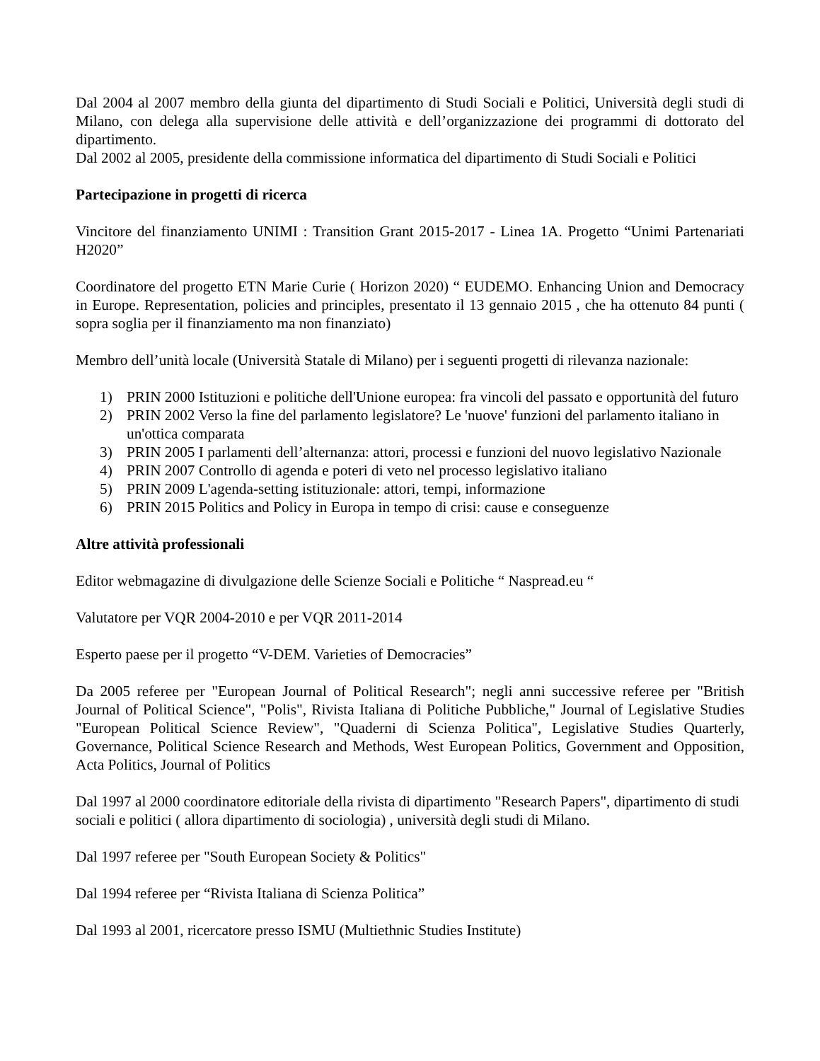Dal 2004 al 2007 membro della giunta del dipartimento di Studi Sociali e Politici, Università degli studi di Milano, con delega alla supervisione delle attività e dell’organizzazione dei programmi di dottorato del dipartimento.
Dal 2002 al 2005, presidente della commissione informatica del dipartimento di Studi Sociali e Politici
Partecipazione in progetti di ricerca
Vincitore del finanziamento UNIMI : Transition Grant 2015-2017 - Linea 1A. Progetto “Unimi Partenariati H2020”
Coordinatore del progetto ETN Marie Curie ( Horizon 2020) “ EUDEMO. Enhancing Union and Democracy in Europe. Representation, policies and principles, presentato il 13 gennaio 2015 , che ha ottenuto 84 punti ( sopra soglia per il finanziamento ma non finanziato)
Membro dell’unità locale (Università Statale di Milano) per i seguenti progetti di rilevanza nazionale:
1) PRIN 2000 Istituzioni e politiche dell'Unione europea: fra vincoli del passato e opportunità del futuro
2) PRIN 2002 Verso la fine del parlamento legislatore? Le 'nuove' funzioni del parlamento italiano in un'ottica comparata
3) PRIN 2005 I parlamenti dell’alternanza: attori, processi e funzioni del nuovo legislativo Nazionale
4) PRIN 2007 Controllo di agenda e poteri di veto nel processo legislativo italiano
5) PRIN 2009 L'agenda-setting istituzionale: attori, tempi, informazione
6) PRIN 2015 Politics and Policy in Europa in tempo di crisi: cause e conseguenze
Altre attività professionali
Editor webmagazine di divulgazione delle Scienze Sociali e Politiche “ Naspread.eu “
Valutatore per VQR 2004-2010 e per VQR 2011-2014
Esperto paese per il progetto “V-DEM. Varieties of Democracies”
Da 2005 referee per "European Journal of Political Research"; negli anni successive referee per "British Journal of Political Science", "Polis", Rivista Italiana di Politiche Pubbliche," Journal of Legislative Studies "European Political Science Review", "Quaderni di Scienza Politica", Legislative Studies Quarterly, Governance, Political Science Research and Methods, West European Politics, Government and Opposition, Acta Politics, Journal of Politics
Dal 1997 al 2000 coordinatore editoriale della rivista di dipartimento "Research Papers", dipartimento di studi sociali e politici ( allora dipartimento di sociologia) , università degli studi di Milano.
Dal 1997 referee per "South European Society & Politics"
Dal 1994 referee per “Rivista Italiana di Scienza Politica”
Dal 1993 al 2001, ricercatore presso ISMU (Multiethnic Studies Institute)